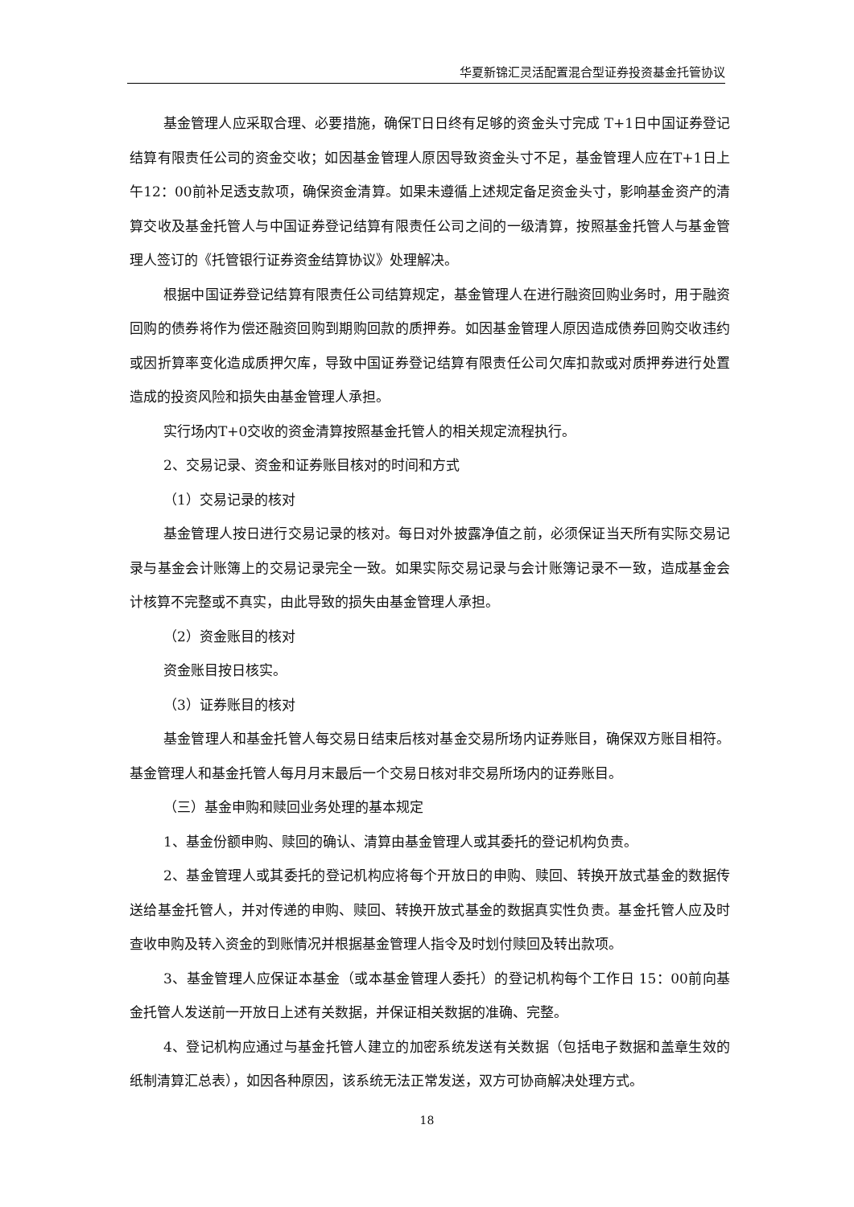华夏新锦汇灵活配置混合型证券投资基金托管协议
基金管理人应采取合理、必要措施，确保T日日终有足够的资金头寸完成 T+1日中国证券登记结算有限责任公司的资金交收；如因基金管理人原因导致资金头寸不足，基金管理人应在T+1日上午12：00前补足透支款项，确保资金清算。如果未遵循上述规定备足资金头寸，影响基金资产的清算交收及基金托管人与中国证券登记结算有限责任公司之间的一级清算，按照基金托管人与基金管理人签订的《托管银行证券资金结算协议》处理解决。
根据中国证券登记结算有限责任公司结算规定，基金管理人在进行融资回购业务时，用于融资回购的债券将作为偿还融资回购到期购回款的质押券。如因基金管理人原因造成债券回购交收违约或因折算率变化造成质押欠库，导致中国证券登记结算有限责任公司欠库扣款或对质押券进行处置造成的投资风险和损失由基金管理人承担。
实行场内T+0交收的资金清算按照基金托管人的相关规定流程执行。
2、交易记录、资金和证券账目核对的时间和方式
（1）交易记录的核对
基金管理人按日进行交易记录的核对。每日对外披露净值之前，必须保证当天所有实际交易记录与基金会计账簿上的交易记录完全一致。如果实际交易记录与会计账簿记录不一致，造成基金会计核算不完整或不真实，由此导致的损失由基金管理人承担。
（2）资金账目的核对
资金账目按日核实。
（3）证券账目的核对
基金管理人和基金托管人每交易日结束后核对基金交易所场内证券账目，确保双方账目相符。基金管理人和基金托管人每月月末最后一个交易日核对非交易所场内的证券账目。
（三）基金申购和赎回业务处理的基本规定
1、基金份额申购、赎回的确认、清算由基金管理人或其委托的登记机构负责。
2、基金管理人或其委托的登记机构应将每个开放日的申购、赎回、转换开放式基金的数据传送给基金托管人，并对传递的申购、赎回、转换开放式基金的数据真实性负责。基金托管人应及时查收申购及转入资金的到账情况并根据基金管理人指令及时划付赎回及转出款项。
3、基金管理人应保证本基金（或本基金管理人委托）的登记机构每个工作日 15：00前向基金托管人发送前一开放日上述有关数据，并保证相关数据的准确、完整。
4、登记机构应通过与基金托管人建立的加密系统发送有关数据（包括电子数据和盖章生效的纸制清算汇总表），如因各种原因，该系统无法正常发送，双方可协商解决处理方式。
18